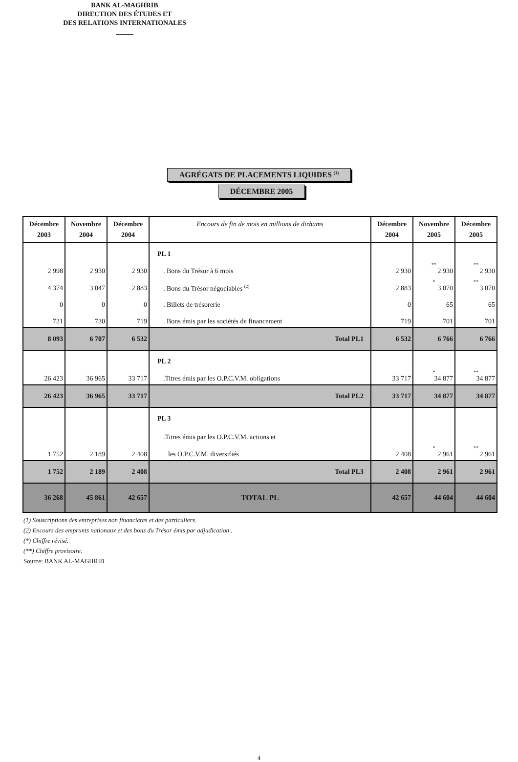BANK AL-MAGHRIB
DIRECTION DES ÉTUDES ET
DES RELATIONS INTERNATIONALES
_____
AGRÉGATS DE PLACEMENTS LIQUIDES <sup>(1)</sup>
DÉCEMBRE 2005
| Décembre 2003 | Novembre 2004 | Décembre 2004 | Encours de fin de mois en millions de dirhams | Décembre 2004 | Novembre 2005 | Décembre 2005 |
| --- | --- | --- | --- | --- | --- | --- |
| | | | PL 1 | | | |
| 2 998 | 2 930 | 2 930 | . Bons du Trésor à 6 mois | 2 930 | ** 2 930 | ** 2 930 |
| 4 374 | 3 047 | 2 883 | . Bons du Trésor négociables <sup>(2)</sup> | 2 883 | * 3 070 | ** 3 070 |
| 0 | 0 | 0 | . Billets de trésorerie | 0 | 65 | 65 |
| 721 | 730 | 719 | . Bons émis par les sociétés de financement | 719 | 701 | 701 |
| 8 093 | 6 707 | 6 532 | Total PL1 | 6 532 | 6 766 | 6 766 |
| | | | PL 2 | | | |
| 26 423 | 36 965 | 33 717 | .Titres émis par les O.P.C.V.M. obligations | 33 717 | * 34 877 | ** 34 877 |
| 26 423 | 36 965 | 33 717 | Total PL2 | 33 717 | 34 877 | 34 877 |
| | | | PL 3 | | | |
| | | | .Titres émis par les O.P.C.V.M. actions et | | | |
| 1 752 | 2 189 | 2 408 | les O.P.C.V.M. diversifiés | 2 408 | * 2 961 | ** 2 961 |
| 1 752 | 2 189 | 2 408 | Total PL3 | 2 408 | 2 961 | 2 961 |
| 36 268 | 45 861 | 42 657 | TOTAL PL | 42 657 | 44 604 | 44 604 |
(1) Souscriptions des entreprises non financières et des particuliers.
(2) Encours des emprunts nationaux et des bons du Trésor émis par adjudication .
(*) Chiffre révisé.
(**) Chiffre provisoire.
Source: BANK AL-MAGHRIB
4